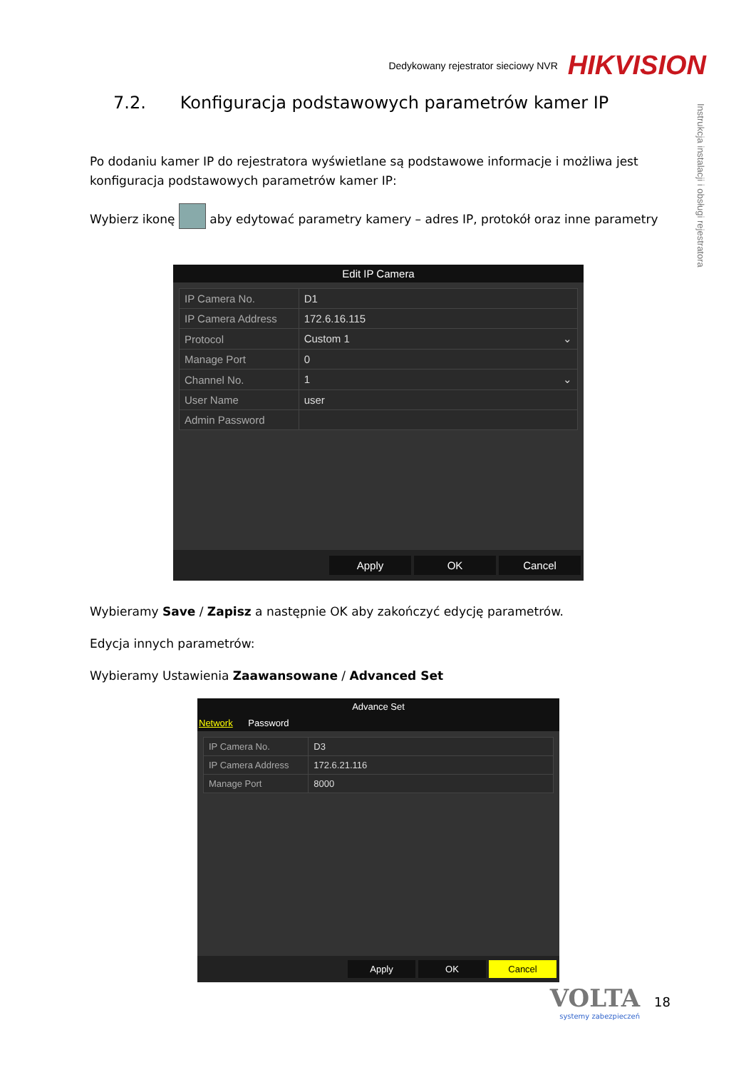Dedykowany rejestrator sieciowy NVR HIKVISION
Instrukcja instalacji i obsługi rejestratora
7.2. Konfiguracja podstawowych parametrów kamer IP
Po dodaniu kamer IP do rejestratora wyświetlane są podstawowe informacje i możliwa jest konfiguracja podstawowych parametrów kamer IP:
Wybierz ikonę aby edytować parametry kamery – adres IP, protokół oraz inne parametry
Edit IP Camera
| IP Camera No. | D1 |
| IP Camera Address | 172.6.16.115 |
| Protocol | Custom 1 ⌄ |
| Manage Port | 0 |
| Channel No. | 1 ⌄ |
| User Name | user |
| Admin Password | |
Apply OK Cancel
Wybieramy Save / Zapisz a następnie OK aby zakończyć edycję parametrów.
Edycja innych parametrów:
Wybieramy Ustawienia Zaawansowane / Advanced Set
Advance Set
Network Password
| IP Camera No. | D3 |
| IP Camera Address | 172.6.21.116 |
| Manage Port | 8000 |
Apply OK Cancel
VOLTA
systemy zabezpieczeń
18